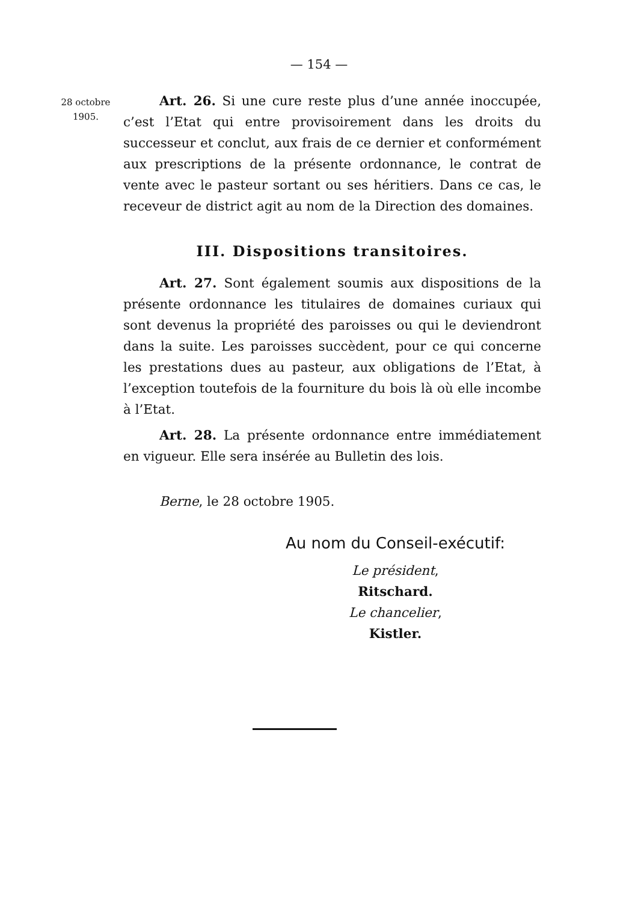— 154 —
28 octobre
1905.
Art. 26. Si une cure reste plus d’une année inoccupée, c’est l’Etat qui entre provisoirement dans les droits du successeur et conclut, aux frais de ce dernier et conformément aux prescriptions de la présente ordonnance, le contrat de vente avec le pasteur sortant ou ses héritiers. Dans ce cas, le receveur de district agit au nom de la Direction des domaines.
III. Dispositions transitoires.
Art. 27. Sont également soumis aux dispositions de la présente ordonnance les titulaires de domaines curiaux qui sont devenus la propriété des paroisses ou qui le deviendront dans la suite. Les paroisses succèdent, pour ce qui concerne les prestations dues au pasteur, aux obligations de l’Etat, à l’exception toutefois de la fourniture du bois là où elle incombe à l’Etat.
Art. 28. La présente ordonnance entre immédiatement en vigueur. Elle sera insérée au Bulletin des lois.
Berne, le 28 octobre 1905.
Au nom du Conseil-exécutif:
Le président,
Ritschard.
Le chancelier,
Kistler.